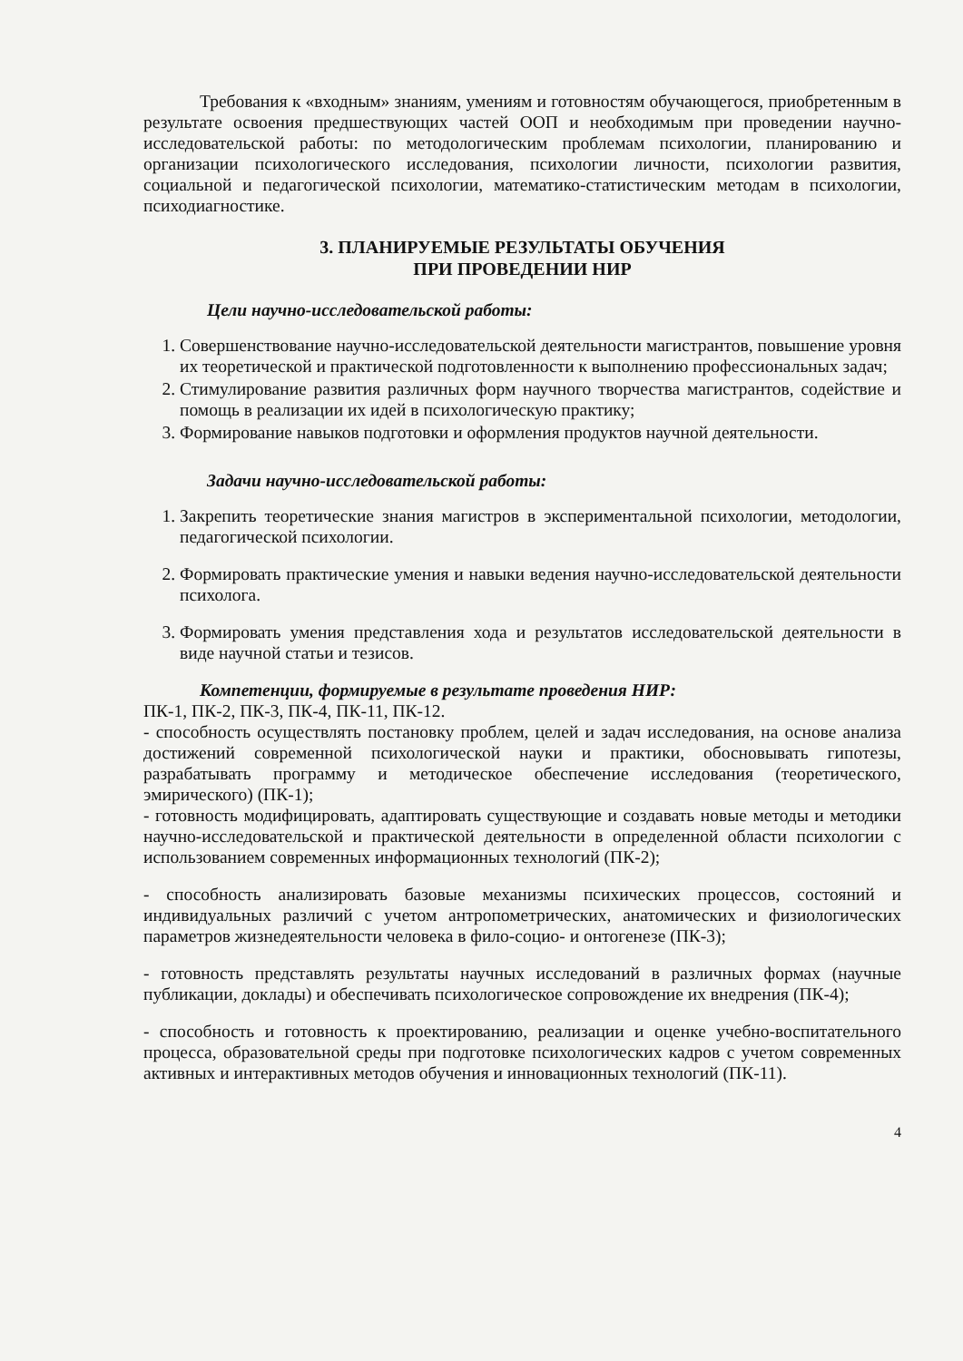Требования к «входным» знаниям, умениям и готовностям обучающегося, приобретенным в результате освоения предшествующих частей ООП и необходимым при проведении научно-исследовательской работы: по методологическим проблемам психологии, планированию и организации психологического исследования, психологии личности, психологии развития, социальной и педагогической психологии, математико-статистическим методам в психологии, психодиагностике.
3. ПЛАНИРУЕМЫЕ РЕЗУЛЬТАТЫ ОБУЧЕНИЯ
ПРИ ПРОВЕДЕНИИ НИР
Цели научно-исследовательской работы:
1. Совершенствование научно-исследовательской деятельности магистрантов, повышение уровня их теоретической и практической подготовленности к выполнению профессиональных задач;
2. Стимулирование развития различных форм научного творчества магистрантов, содействие и помощь в реализации их идей в психологическую практику;
3. Формирование навыков подготовки и оформления продуктов научной деятельности.
Задачи научно-исследовательской работы:
1. Закрепить теоретические знания магистров в экспериментальной психологии, методологии, педагогической психологии.
2. Формировать практические умения и навыки ведения научно-исследовательской деятельности психолога.
3. Формировать умения представления хода и результатов исследовательской деятельности в виде научной статьи и тезисов.
Компетенции, формируемые в результате проведения НИР:
ПК-1, ПК-2, ПК-3, ПК-4, ПК-11, ПК-12.
- способность осуществлять постановку проблем, целей и задач исследования, на основе анализа достижений современной психологической науки и практики, обосновывать гипотезы, разрабатывать программу и методическое обеспечение исследования (теоретического, эмирического) (ПК-1);
- готовность модифицировать, адаптировать существующие и создавать новые методы и методики научно-исследовательской и практической деятельности в определенной области психологии с использованием современных информационных технологий (ПК-2);
- способность анализировать базовые механизмы психических процессов, состояний и индивидуальных различий с учетом антропометрических, анатомических и физиологических параметров жизнедеятельности человека в фило-социо- и онтогенезе (ПК-3);
- готовность представлять результаты научных исследований в различных формах (научные публикации, доклады) и обеспечивать психологическое сопровождение их внедрения (ПК-4);
- способность и готовность к проектированию, реализации и оценке учебно-воспитательного процесса, образовательной среды при подготовке психологических кадров с учетом современных активных и интерактивных методов обучения и инновационных технологий (ПК-11).
4